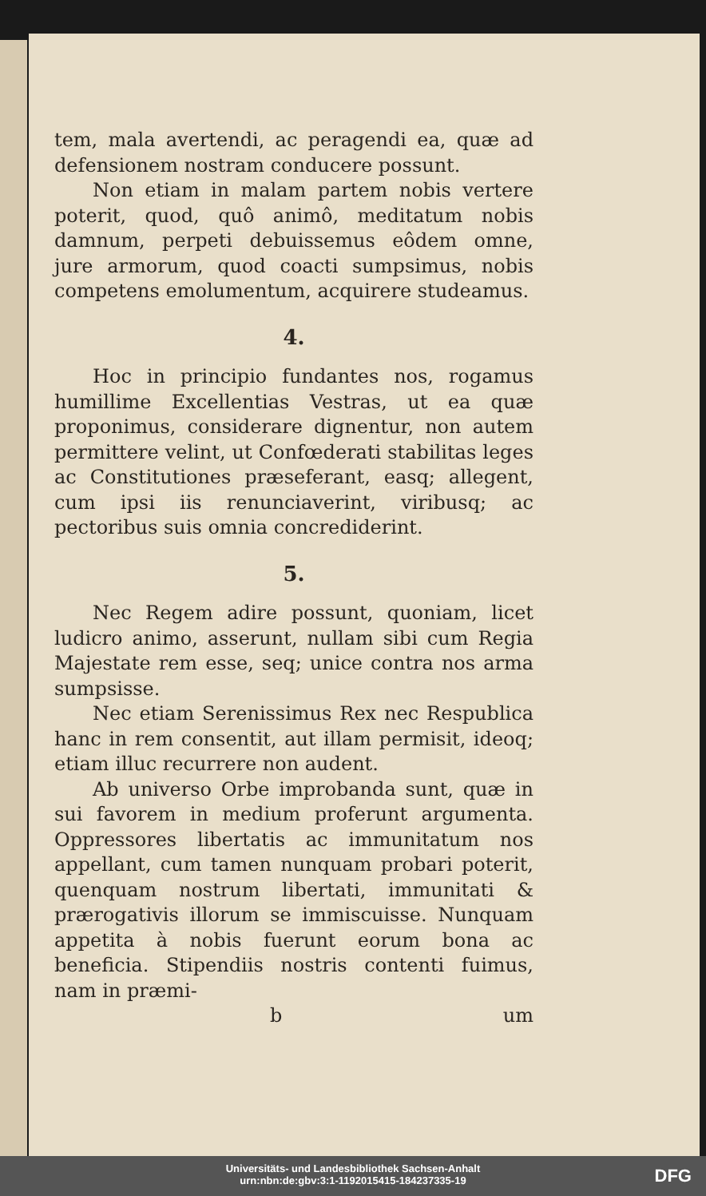tem, mala avertendi, ac peragendi ea, quæ ad defensionem nostram conducere possunt.
Non etiam in malam partem nobis vertere poterit, quod, quô animô, meditatum nobis damnum, perpeti debuissemus eôdem omne, jure armorum, quod coacti sumpsimus, nobis competens emolumentum, acquirere studeamus.
4.
Hoc in principio fundantes nos, rogamus humillime Excellentias Vestras, ut ea quæ proponimus, considerare dignentur, non autem permittere velint, ut Confœderati stabilitas leges ac Constitutiones præseferant, easq; allegent, cum ipsi iis renunciaverint, viribusq; ac pectoribus suis omnia concrediderint.
5.
Nec Regem adire possunt, quoniam, licet ludicro animo, asserunt, nullam sibi cum Regia Majestate rem esse, seq; unice contra nos arma sumpsisse.
Nec etiam Serenissimus Rex nec Respublica hanc in rem consentit, aut illam permisit, ideoq; etiam illuc recurrere non audent.
Ab universo Orbe improbanda sunt, quæ in sui favorem in medium proferunt argumenta. Oppressores libertatis ac immunitatum nos appellant, cum tamen nunquam probari poterit, quenquam nostrum libertati, immunitati & prærogativis illorum se immiscuisse. Nunquam appetita à nobis fuerunt eorum bona ac beneficia. Stipendiis nostris contenti fuimus, nam in præmi-
b um
Universitäts- und Landesbibliothek Sachsen-Anhalt
urn:nbn:de:gbv:3:1-1192015415-184237335-19
DFG